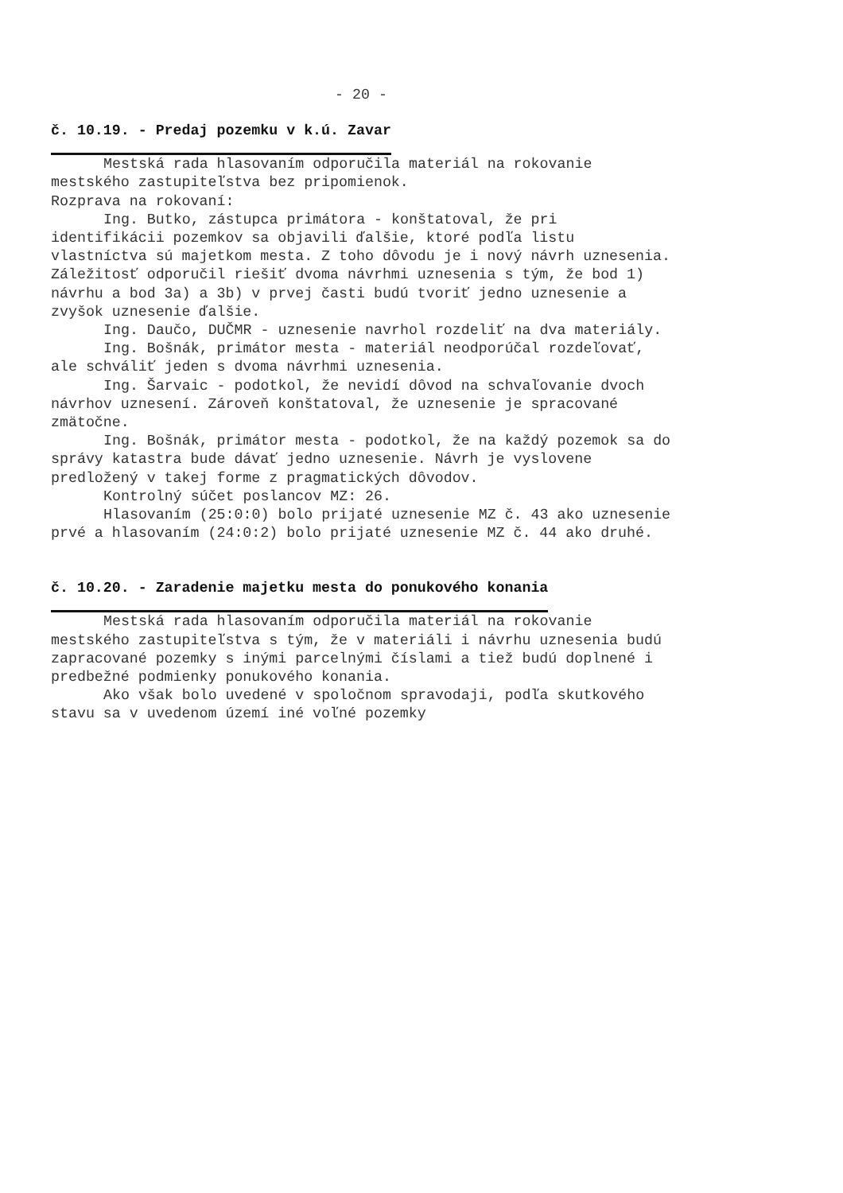- 20 -
č. 10.19. - Predaj pozemku v k.ú. Zavar
Mestská rada hlasovaním odporučila materiál na rokovanie mestského zastupiteľstva bez pripomienok.
Rozprava na rokovaní:
Ing. Butko, zástupca primátora - konštatoval, že pri identifikácii pozemkov sa objavili ďalšie, ktoré podľa listu vlastníctva sú majetkom mesta. Z toho dôvodu je i nový návrh uznesenia. Záležitosť odporučil riešiť dvoma návrhmi uznesenia s tým, že bod 1) návrhu a bod 3a) a 3b) v prvej časti budú tvoriť jedno uznesenie a zvyšok uznesenie ďalšie.
Ing. Daučo, DUČMR - uznesenie navrhol rozdeliť na dva materiály.
Ing. Bošnák, primátor mesta - materiál neodporúčal rozdeľovať, ale schváliť jeden s dvoma návrhmi uznesenia.
Ing. Šarvaic - podotkol, že nevidí dôvod na schvaľovanie dvoch návrhov uznesení. Zároveň konštatoval, že uznesenie je spracované zmätočne.
Ing. Bošnák, primátor mesta - podotkol, že na každý pozemok sa do správy katastra bude dávať jedno uznesenie. Návrh je vyslovene predložený v takej forme z pragmatických dôvodov.
Kontrolný súčet poslancov MZ: 26.
Hlasovaním (25:0:0) bolo prijaté uznesenie MZ č. 43 ako uznesenie prvé a hlasovaním (24:0:2) bolo prijaté uznesenie MZ č. 44 ako druhé.
č. 10.20. - Zaradenie majetku mesta do ponukového konania
Mestská rada hlasovaním odporučila materiál na rokovanie mestského zastupiteľstva s tým, že v materiáli i návrhu uznesenia budú zapracované pozemky s inými parcelnými číslami a tiež budú doplnené i predbežné podmienky ponukového konania.
Ako však bolo uvedené v spoločnom spravodaji, podľa skutkového stavu sa v uvedenom území iné voľné pozemky